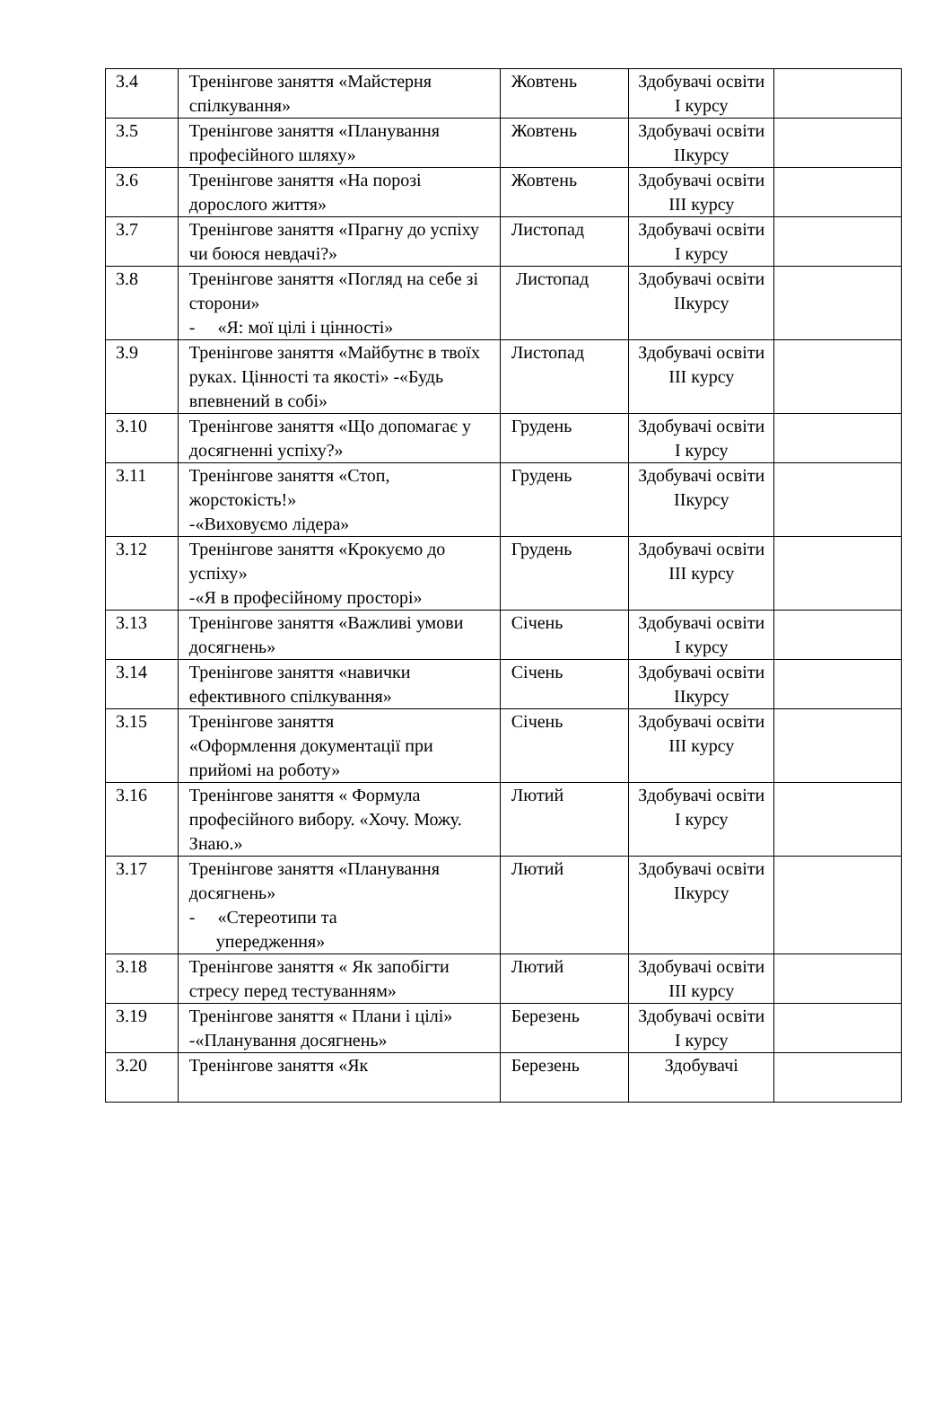| 3.4 | Тренінгове заняття «Майстерня спілкування» | Жовтень | Здобувачі освіти I курсу | |
| 3.5 | Тренінгове заняття «Планування професійного шляху» | Жовтень | Здобувачі освіти IIкурсу | |
| 3.6 | Тренінгове заняття «На порозі дорослого життя» | Жовтень | Здобувачі освіти III курсу | |
| 3.7 | Тренінгове заняття «Прагну до успіху чи боюся невдачі?» | Листопад | Здобувачі освіти I курсу | |
| 3.8 | Тренінгове заняття «Погляд на себе зі сторони» - «Я: мої цілі і цінності» | Листопад | Здобувачі освіти IIкурсу | |
| 3.9 | Тренінгове заняття «Майбутнє в твоїх руках. Цінності та якості» -«Будь впевнений в собі» | Листопад | Здобувачі освіти III курсу | |
| 3.10 | Тренінгове заняття «Що допомагає у досягненні успіху?» | Грудень | Здобувачі освіти I курсу | |
| 3.11 | Тренінгове заняття «Стоп, жорстокість!» -«Виховуємо лідера» | Грудень | Здобувачі освіти IIкурсу | |
| 3.12 | Тренінгове заняття «Крокуємо до успіху» -«Я в професійному просторі» | Грудень | Здобувачі освіти III курсу | |
| 3.13 | Тренінгове заняття «Важливі умови досягнень» | Січень | Здобувачі освіти I курсу | |
| 3.14 | Тренінгове заняття «навички ефективного спілкування» | Січень | Здобувачі освіти IIкурсу | |
| 3.15 | Тренінгове заняття «Оформлення документації при прийомі на роботу» | Січень | Здобувачі освіти III курсу | |
| 3.16 | Тренінгове заняття « Формула професійного вибору. «Хочу. Можу. Знаю.» | Лютий | Здобувачі освіти I курсу | |
| 3.17 | Тренінгове заняття «Планування досягнень» - «Стереотипи та упередження» | Лютий | Здобувачі освіти IIкурсу | |
| 3.18 | Тренінгове заняття « Як запобігти стресу перед тестуванням» | Лютий | Здобувачі освіти III курсу | |
| 3.19 | Тренінгове заняття « Плани і цілі» -«Планування досягнень» | Березень | Здобувачі освіти I курсу | |
| 3.20 | Тренінгове заняття «Як | Березень | Здобувачі | |